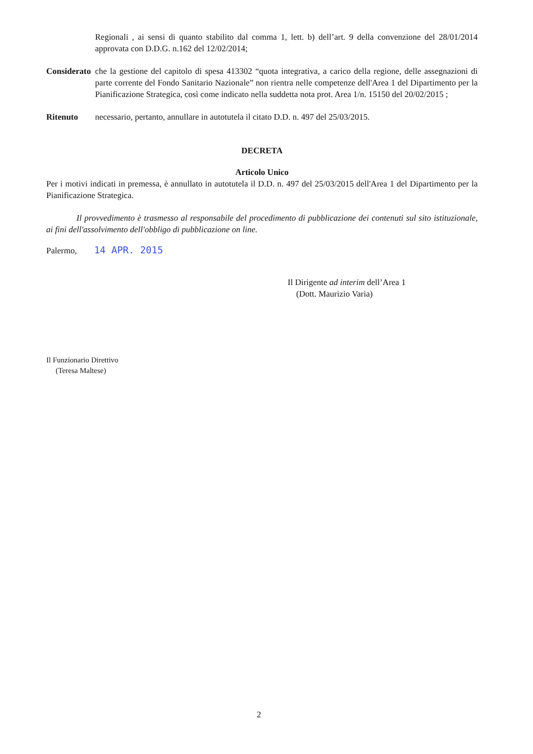Regionali , ai sensi di quanto stabilito dal comma 1, lett. b) dell’art. 9 della convenzione del 28/01/2014 approvata con D.D.G. n.162 del 12/02/2014;
Considerato
che la gestione del capitolo di spesa 413302 “quota integrativa, a carico della regione, delle assegnazioni di parte corrente del Fondo Sanitario Nazionale” non rientra nelle competenze dell'Area 1 del Dipartimento per la Pianificazione Strategica, così come indicato nella suddetta nota prot. Area 1/n. 15150 del 20/02/2015 ;
Ritenuto necessario, pertanto, annullare in autotutela il citato D.D. n. 497 del 25/03/2015.
DECRETA
Articolo Unico
Per i motivi indicati in premessa, è annullato in autotutela il D.D. n. 497 del 25/03/2015 dell'Area 1 del Dipartimento per la Pianificazione Strategica.
Il provvedimento è trasmesso al responsabile del procedimento di pubblicazione dei contenuti sul sito istituzionale, ai fini dell'assolvimento dell'obbligo di pubblicazione on line.
Palermo, 14 APR. 2015
Il Dirigente ad interim dell’Area 1
(Dott. Maurizio Varia)
Il Funzionario Direttivo
(Teresa Maltese)
2